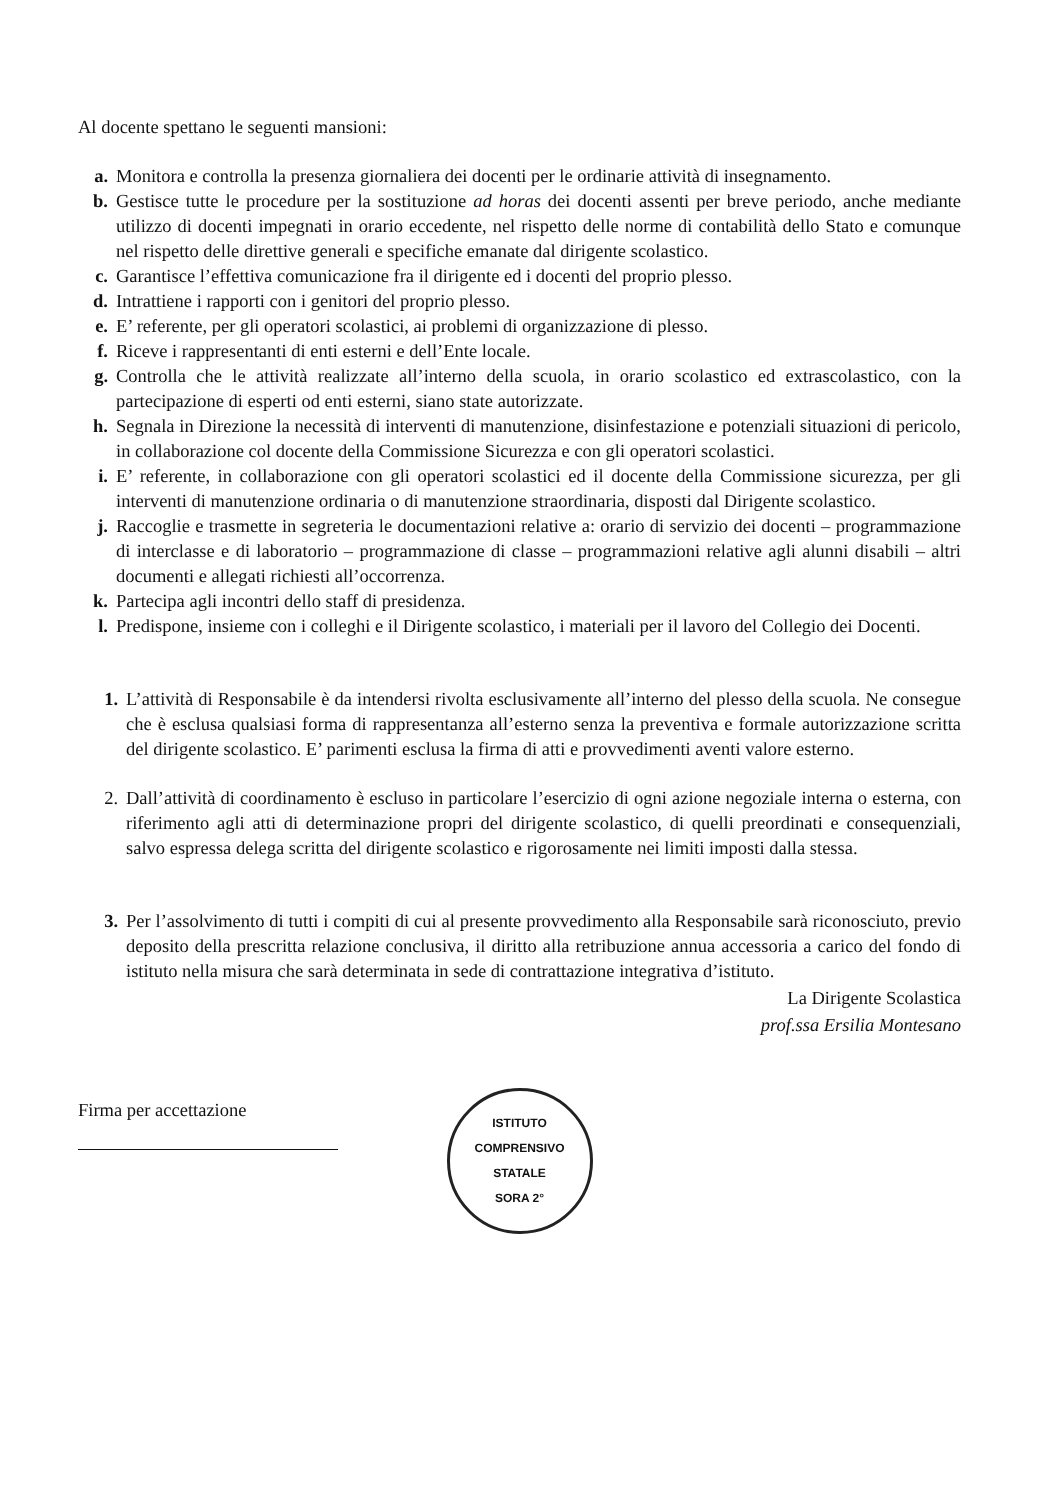Al docente spettano le seguenti mansioni:
a. Monitora e controlla la presenza giornaliera dei docenti per le ordinarie attività di insegnamento.
b. Gestisce tutte le procedure per la sostituzione ad horas dei docenti assenti per breve periodo, anche mediante utilizzo di docenti impegnati in orario eccedente, nel rispetto delle norme di contabilità dello Stato e comunque nel rispetto delle direttive generali e specifiche emanate dal dirigente scolastico.
c. Garantisce l’effettiva comunicazione fra il dirigente ed i docenti del proprio plesso.
d. Intrattiene i rapporti con i genitori del proprio plesso.
e. E’ referente, per gli operatori scolastici, ai problemi di organizzazione di plesso.
f. Riceve i rappresentanti di enti esterni e dell’Ente locale.
g. Controlla che le attività realizzate all’interno della scuola, in orario scolastico ed extrascolastico, con la partecipazione di esperti od enti esterni, siano state autorizzate.
h. Segnala in Direzione la necessità di interventi di manutenzione, disinfestazione e potenziali situazioni di pericolo, in collaborazione col docente della Commissione Sicurezza e con gli operatori scolastici.
i. E’ referente, in collaborazione con gli operatori scolastici ed il docente della Commissione sicurezza, per gli interventi di manutenzione ordinaria o di manutenzione straordinaria, disposti dal Dirigente scolastico.
j. Raccoglie e trasmette in segreteria le documentazioni relative a: orario di servizio dei docenti – programmazione di interclasse e di laboratorio – programmazione di classe – programmazioni relative agli alunni disabili – altri documenti e allegati richiesti all’occorrenza.
k. Partecipa agli incontri dello staff di presidenza.
l. Predispone, insieme con i colleghi e il Dirigente scolastico, i materiali per il lavoro del Collegio dei Docenti.
1. L’attività di Responsabile è da intendersi rivolta esclusivamente all’interno del plesso della scuola. Ne consegue che è esclusa qualsiasi forma di rappresentanza all’esterno senza la preventiva e formale autorizzazione scritta del dirigente scolastico. E’ parimenti esclusa la firma di atti e provvedimenti aventi valore esterno.
2. Dall’attività di coordinamento è escluso in particolare l’esercizio di ogni azione negoziale interna o esterna, con riferimento agli atti di determinazione propri del dirigente scolastico, di quelli preordinati e consequenziali, salvo espressa delega scritta del dirigente scolastico e rigorosamente nei limiti imposti dalla stessa.
3. Per l’assolvimento di tutti i compiti di cui al presente provvedimento alla Responsabile sarà riconosciuto, previo deposito della prescritta relazione conclusiva, il diritto alla retribuzione annua accessoria a carico del fondo di istituto nella misura che sarà determinata in sede di contrattazione integrativa d’istituto.
La Dirigente Scolastica
prof.ssa Ersilia Montesano
Firma per accettazione
ISTITUTO COMPRENSIVO STATALE
SORA 2°